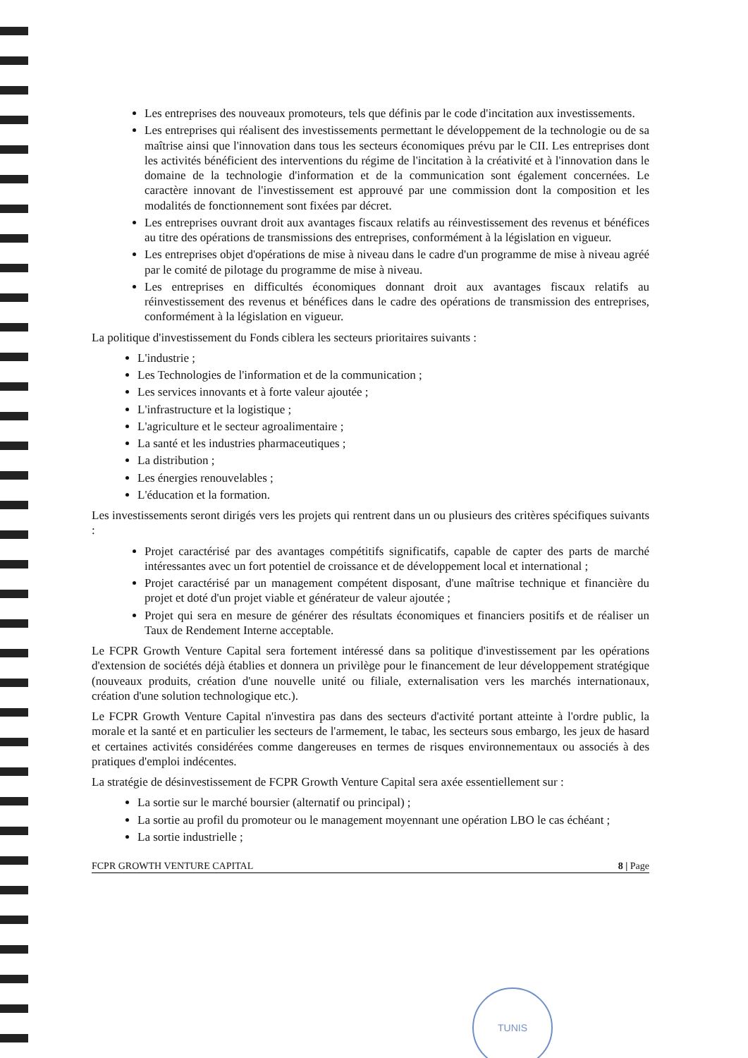Les entreprises des nouveaux promoteurs, tels que définis par le code d'incitation aux investissements.
Les entreprises qui réalisent des investissements permettant le développement de la technologie ou de sa maîtrise ainsi que l'innovation dans tous les secteurs économiques prévu par le CII. Les entreprises dont les activités bénéficient des interventions du régime de l'incitation à la créativité et à l'innovation dans le domaine de la technologie d'information et de la communication sont également concernées. Le caractère innovant de l'investissement est approuvé par une commission dont la composition et les modalités de fonctionnement sont fixées par décret.
Les entreprises ouvrant droit aux avantages fiscaux relatifs au réinvestissement des revenus et bénéfices au titre des opérations de transmissions des entreprises, conformément à la législation en vigueur.
Les entreprises objet d'opérations de mise à niveau dans le cadre d'un programme de mise à niveau agréé par le comité de pilotage du programme de mise à niveau.
Les entreprises en difficultés économiques donnant droit aux avantages fiscaux relatifs au réinvestissement des revenus et bénéfices dans le cadre des opérations de transmission des entreprises, conformément à la législation en vigueur.
La politique d'investissement du Fonds ciblera les secteurs prioritaires suivants :
L'industrie ;
Les Technologies de l'information et de la communication ;
Les services innovants et à forte valeur ajoutée ;
L'infrastructure et la logistique ;
L'agriculture et le secteur agroalimentaire ;
La santé et les industries pharmaceutiques ;
La distribution ;
Les énergies renouvelables ;
L'éducation et la formation.
Les investissements seront dirigés vers les projets qui rentrent dans un ou plusieurs des critères spécifiques suivants :
Projet caractérisé par des avantages compétitifs significatifs, capable de capter des parts de marché intéressantes avec un fort potentiel de croissance et de développement local et international ;
Projet caractérisé par un management compétent disposant, d'une maîtrise technique et financière du projet et doté d'un projet viable et générateur de valeur ajoutée ;
Projet qui sera en mesure de générer des résultats économiques et financiers positifs et de réaliser un Taux de Rendement Interne acceptable.
Le FCPR Growth Venture Capital sera fortement intéressé dans sa politique d'investissement par les opérations d'extension de sociétés déjà établies et donnera un privilège pour le financement de leur développement stratégique (nouveaux produits, création d'une nouvelle unité ou filiale, externalisation vers les marchés internationaux, création d'une solution technologique etc.).
Le FCPR Growth Venture Capital n'investira pas dans des secteurs d'activité portant atteinte à l'ordre public, la morale et la santé et en particulier les secteurs de l'armement, le tabac, les secteurs sous embargo, les jeux de hasard et certaines activités considérées comme dangereuses en termes de risques environnementaux ou associés à des pratiques d'emploi indécentes.
La stratégie de désinvestissement de FCPR Growth Venture Capital sera axée essentiellement sur :
La sortie sur le marché boursier (alternatif ou principal) ;
La sortie au profil du promoteur ou le management moyennant une opération LBO le cas échéant ;
La sortie industrielle ;
FCPR GROWTH VENTURE CAPITAL 8 | Page
TUNIS